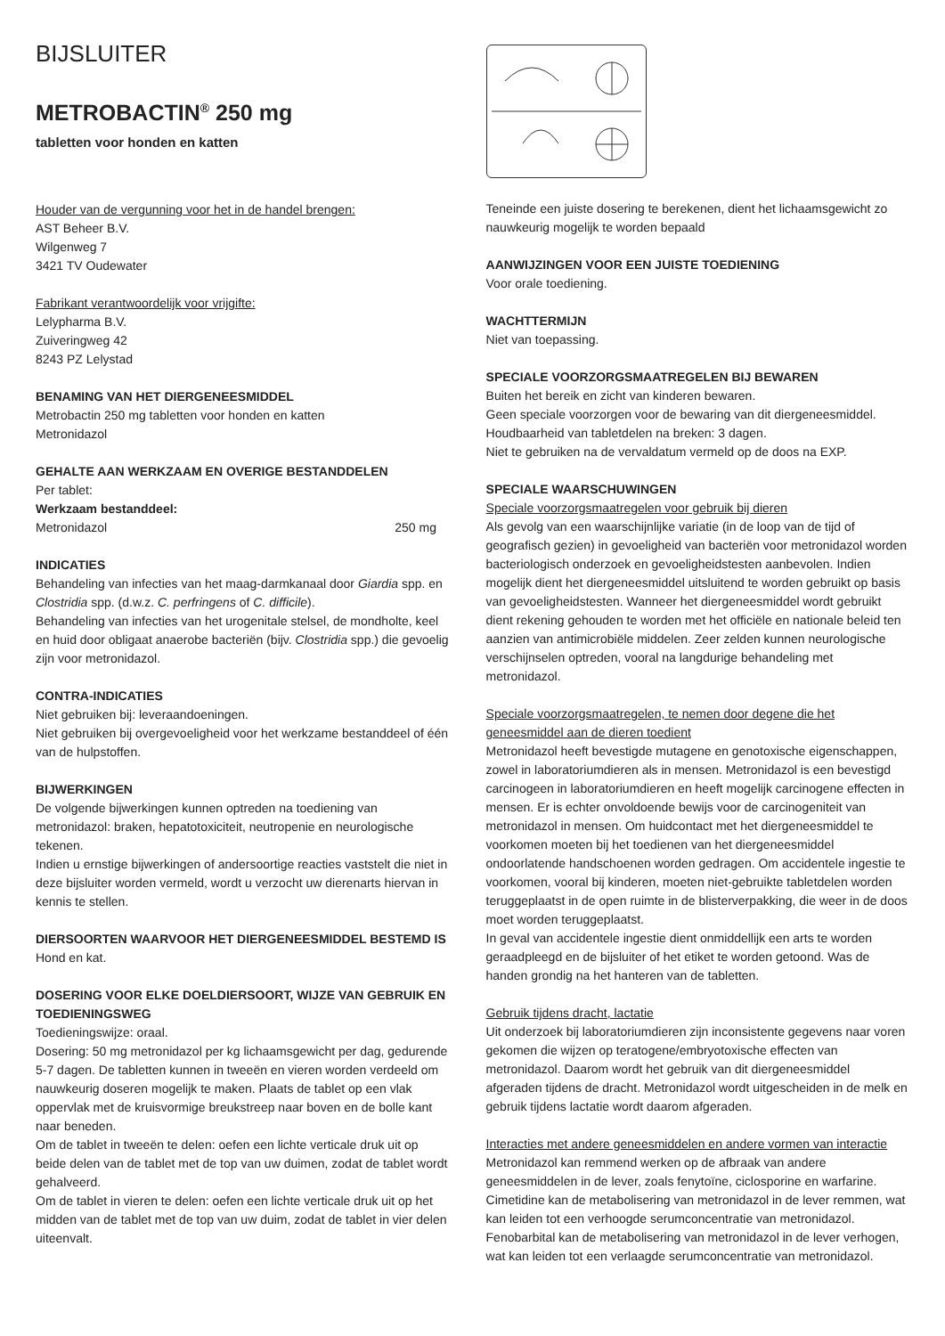BIJSLUITER
METROBACTIN<sup>®</sup> 250 mg
tabletten voor honden en katten
Houder van de vergunning voor het in de handel brengen:
AST Beheer B.V.
Wilgenweg 7
3421 TV Oudewater
Fabrikant verantwoordelijk voor vrijgifte:
Lelypharma B.V.
Zuiveringweg 42
8243 PZ Lelystad
BENAMING VAN HET DIERGENEESMIDDEL
Metrobactin 250 mg tabletten voor honden en katten
Metronidazol
GEHALTE AAN WERKZAAM EN OVERIGE BESTANDDELEN
Per tablet:
Werkzaam bestanddeel:
Metronidazol 250 mg
INDICATIES
Behandeling van infecties van het maag-darmkanaal door Giardia spp. en Clostridia spp. (d.w.z. C. perfringens of C. difficile).
Behandeling van infecties van het urogenitale stelsel, de mondholte, keel en huid door obligaat anaerobe bacteriën (bijv. Clostridia spp.) die gevoelig zijn voor metronidazol.
CONTRA-INDICATIES
Niet gebruiken bij: leveraandoeningen.
Niet gebruiken bij overgevoeligheid voor het werkzame bestanddeel of één van de hulpstoffen.
BIJWERKINGEN
De volgende bijwerkingen kunnen optreden na toediening van metronidazol: braken, hepatotoxiciteit, neutropenie en neurologische tekenen.
Indien u ernstige bijwerkingen of andersoortige reacties vaststelt die niet in deze bijsluiter worden vermeld, wordt u verzocht uw dierenarts hiervan in kennis te stellen.
DIERSOORTEN WAARVOOR HET DIERGENEESMIDDEL BESTEMD IS
Hond en kat.
DOSERING VOOR ELKE DOELDIERSOORT, WIJZE VAN GEBRUIK EN TOEDIENINGSWEG
Toedieningswijze: oraal.
Dosering: 50 mg metronidazol per kg lichaamsgewicht per dag, gedurende 5-7 dagen. De tabletten kunnen in tweeën en vieren worden verdeeld om nauwkeurig doseren mogelijk te maken. Plaats de tablet op een vlak oppervlak met de kruisvormige breukstreep naar boven en de bolle kant naar beneden.
Om de tablet in tweeën te delen: oefen een lichte verticale druk uit op beide delen van de tablet met de top van uw duimen, zodat de tablet wordt gehalveerd.
Om de tablet in vieren te delen: oefen een lichte verticale druk uit op het midden van de tablet met de top van uw duim, zodat de tablet in vier delen uiteenvalt.
Teneinde een juiste dosering te berekenen, dient het lichaamsgewicht zo nauwkeurig mogelijk te worden bepaald
AANWIJZINGEN VOOR EEN JUISTE TOEDIENING
Voor orale toediening.
WACHTTERMIJN
Niet van toepassing.
SPECIALE VOORZORGSMAATREGELEN BIJ BEWAREN
Buiten het bereik en zicht van kinderen bewaren.
Geen speciale voorzorgen voor de bewaring van dit diergeneesmiddel.
Houdbaarheid van tabletdelen na breken: 3 dagen.
Niet te gebruiken na de vervaldatum vermeld op de doos na EXP.
SPECIALE WAARSCHUWINGEN
Speciale voorzorgsmaatregelen voor gebruik bij dieren
Als gevolg van een waarschijnlijke variatie (in de loop van de tijd of geografisch gezien) in gevoeligheid van bacteriën voor metronidazol worden bacteriologisch onderzoek en gevoeligheidstesten aanbevolen. Indien mogelijk dient het diergeneesmiddel uitsluitend te worden gebruikt op basis van gevoeligheidstesten. Wanneer het diergeneesmiddel wordt gebruikt dient rekening gehouden te worden met het officiële en nationale beleid ten aanzien van antimicrobiële middelen. Zeer zelden kunnen neurologische verschijnselen optreden, vooral na langdurige behandeling met metronidazol.
Speciale voorzorgsmaatregelen, te nemen door degene die het geneesmiddel aan de dieren toedient
Metronidazol heeft bevestigde mutagene en genotoxische eigenschappen, zowel in laboratoriumdieren als in mensen. Metronidazol is een bevestigd carcinogeen in laboratoriumdieren en heeft mogelijk carcinogene effecten in mensen. Er is echter onvoldoende bewijs voor de carcinogeniteit van metronidazol in mensen. Om huidcontact met het diergeneesmiddel te voorkomen moeten bij het toedienen van het diergeneesmiddel ondoorlatende handschoenen worden gedragen. Om accidentele ingestie te voorkomen, vooral bij kinderen, moeten niet-gebruikte tabletdelen worden teruggeplaatst in de open ruimte in de blisterverpakking, die weer in de doos moet worden teruggeplaatst.
In geval van accidentele ingestie dient onmiddellijk een arts te worden geraadpleegd en de bijsluiter of het etiket te worden getoond. Was de handen grondig na het hanteren van de tabletten.
Gebruik tijdens dracht, lactatie
Uit onderzoek bij laboratoriumdieren zijn inconsistente gegevens naar voren gekomen die wijzen op teratogene/embryotoxische effecten van metronidazol. Daarom wordt het gebruik van dit diergeneesmiddel afgeraden tijdens de dracht. Metronidazol wordt uitgescheiden in de melk en gebruik tijdens lactatie wordt daarom afgeraden.
Interacties met andere geneesmiddelen en andere vormen van interactie
Metronidazol kan remmend werken op de afbraak van andere geneesmiddelen in de lever, zoals fenytoïne, ciclosporine en warfarine.
Cimetidine kan de metabolisering van metronidazol in de lever remmen, wat kan leiden tot een verhoogde serumconcentratie van metronidazol.
Fenobarbital kan de metabolisering van metronidazol in de lever verhogen, wat kan leiden tot een verlaagde serumconcentratie van metronidazol.